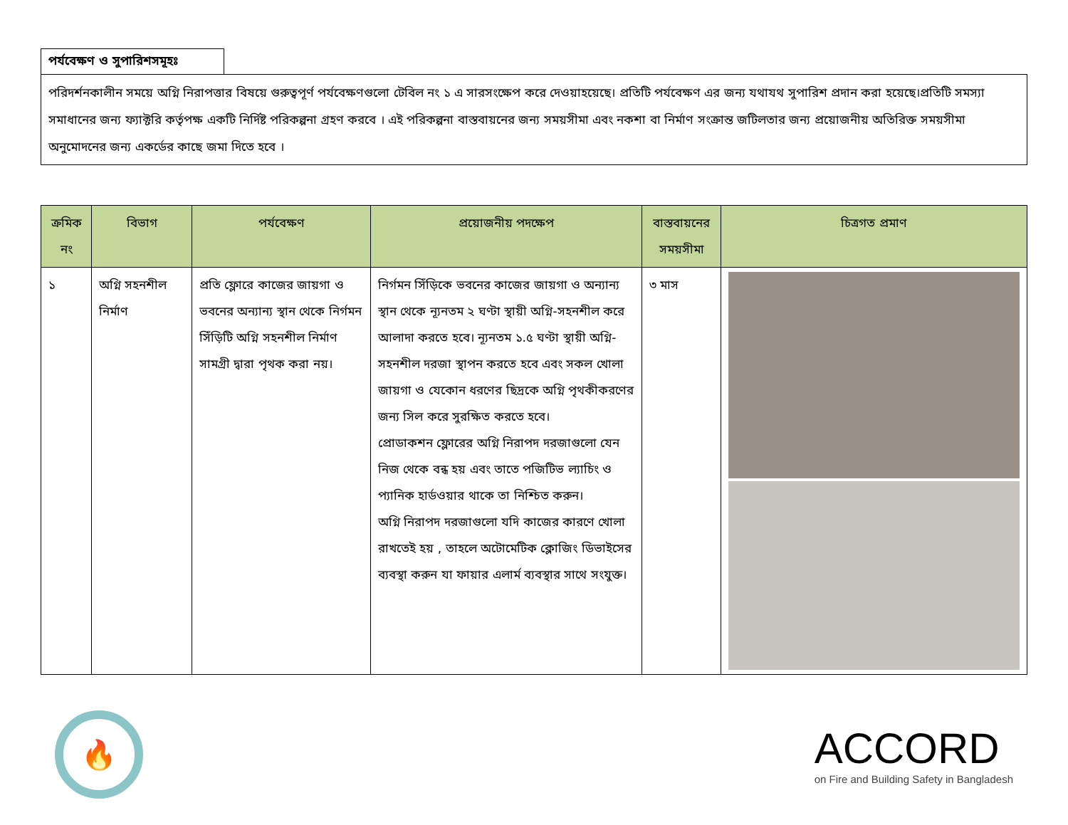পর্যবেক্ষণ ও সুপারিশসমূহঃ
পরিদর্শনকালীন সময়ে অগ্নি নিরাপত্তার বিষয়ে গুরুত্বপূর্ণ পর্যবেক্ষণগুলো টেবিল নং ১ এ সারসংক্ষেপ করে দেওয়াহয়েছে। প্রতিটি পর্যবেক্ষণ এর জন্য যথাযথ সুপারিশ প্রদান করা হয়েছে।প্রতিটি সমস্যা সমাধানের জন্য ফ্যাক্টরি কর্তৃপক্ষ একটি নির্দিষ্ট পরিকল্পনা গ্রহণ করবে । এই পরিকল্পনা বাস্তবায়নের জন্য সময়সীমা এবং নকশা বা নির্মাণ সংক্রান্ত জটিলতার জন্য প্রয়োজনীয় অতিরিক্ত সময়সীমা অনুমোদনের জন্য একর্ডের কাছে জমা দিতে হবে ।
| ক্রমিক নং | বিভাগ | পর্যবেক্ষণ | প্রয়োজনীয় পদক্ষেপ | বাস্তবায়নের সময়সীমা | চিত্রগত প্রমাণ |
| --- | --- | --- | --- | --- | --- |
| ১ | অগ্নি সহনশীল নির্মাণ | প্রতি ফ্লোরে কাজের জায়গা ও ভবনের অন্যান্য স্থান থেকে নির্গমন সিঁড়িটি অগ্নি সহনশীল নির্মাণ সামগ্রী দ্বারা পৃথক করা নয়। | নির্গমন সিঁড়িকে ভবনের কাজের জায়গা ও অন্যান্য স্থান থেকে ন্যূনতম ২ ঘণ্টা স্থায়ী অগ্নি-সহনশীল করে আলাদা করতে হবে। ন্যূনতম ১.৫ ঘণ্টা স্থায়ী অগ্নি-সহনশীল দরজা স্থাপন করতে হবে এবং সকল খোলা জায়গা ও যেকোন ধরণের ছিদ্রকে অগ্নি পৃথকীকরণের জন্য সিল করে সুরক্ষিত করতে হবে। প্রোডাকশন ফ্লোরের অগ্নি নিরাপদ দরজাগুলো যেন নিজ থেকে বন্ধ হয় এবং তাতে পজিটিভ ল্যাচিং ও প্যানিক হার্ডওয়ার থাকে তা নিশ্চিত করুন। অগ্নি নিরাপদ দরজাগুলো যদি কাজের কারণে খোলা রাখতেই হয় , তাহলে অটোমেটিক ক্লোজিং ডিভাইসের ব্যবস্থা করুন যা ফায়ার এলার্ম ব্যবস্থার সাথে সংযুক্ত। | ৩ মাস | |
🔥
ACCORD
on Fire and Building Safety in Bangladesh